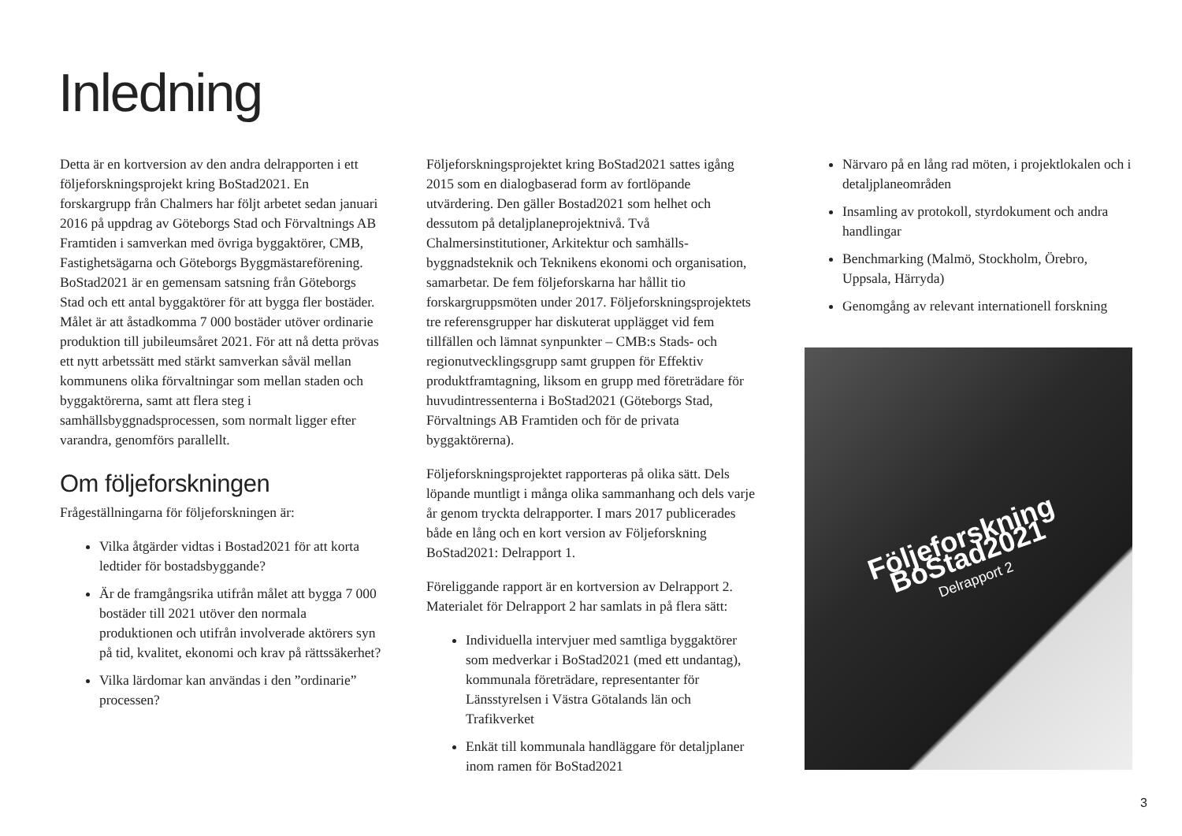Inledning
Detta är en kortversion av den andra delrapporten i ett följeforskningsprojekt kring BoStad2021. En forskargrupp från Chalmers har följt arbetet sedan januari 2016 på uppdrag av Göteborgs Stad och Förvaltnings AB Framtiden i samverkan med övriga byggaktörer, CMB, Fastighetsägarna och Göteborgs Byggmästareförening. BoStad2021 är en gemensam satsning från Göteborgs Stad och ett antal byggaktörer för att bygga fler bostäder. Målet är att åstadkomma 7 000 bostäder utöver ordinarie produktion till jubileumsåret 2021. För att nå detta prövas ett nytt arbetssätt med stärkt samverkan såväl mellan kommunens olika förvaltningar som mellan staden och byggaktörerna, samt att flera steg i samhällsbyggnadsprocessen, som normalt ligger efter varandra, genomförs parallellt.
Om följeforskningen
Frågeställningarna för följeforskningen är:
Vilka åtgärder vidtas i Bostad2021 för att korta ledtider för bostadsbyggande?
Är de framgångsrika utifrån målet att bygga 7 000 bostäder till 2021 utöver den normala produktionen och utifrån involverade aktörers syn på tid, kvalitet, ekonomi och krav på rättssäkerhet?
Vilka lärdomar kan användas i den ”ordinarie” processen?
Följeforskningsprojektet kring BoStad2021 sattes igång 2015 som en dialogbaserad form av fortlöpande utvärdering. Den gäller Bostad2021 som helhet och dessutom på detaljplaneprojektnivå. Två Chalmersinstitutioner, Arkitektur och samhälls­byggnadsteknik och Teknikens ekonomi och organisation, samarbetar. De fem följeforskarna har hållit tio forskargruppsmöten under 2017. Följe­forskningsprojektets tre referensgrupper har diskuterat upplägget vid fem tillfällen och lämnat synpunkter – CMB:s Stads- och regionutvecklingsgrupp samt gruppen för Effektiv produktframtagning, liksom en grupp med företrädare för huvudintressenterna i BoStad2021 (Göteborgs Stad, Förvaltnings AB Framtiden och för de privata byggaktörerna).
Följeforskningsprojektet rapporteras på olika sätt. Dels löpande muntligt i många olika sammanhang och dels varje år genom tryckta delrapporter. I mars 2017 publicerades både en lång och en kort version av Följeforskning BoStad2021: Delrapport 1.
Föreliggande rapport är en kortversion av Delrapport 2. Materialet för Delrapport 2 har samlats in på flera sätt:
Individuella intervjuer med samtliga byggaktörer som medverkar i BoStad2021 (med ett undantag), kommunala företrädare, representanter för Länsstyrelsen i Västra Götalands län och Trafikverket
Enkät till kommunala handläggare för detaljplaner inom ramen för BoStad2021
Närvaro på en lång rad möten, i projektlokalen och i detaljplaneområden
Insamling av protokoll, styrdokument och andra handlingar
Benchmarking (Malmö, Stockholm, Örebro, Uppsala, Härryda)
Genomgång av relevant internationell forskning
Följeforskning
BoStad2021
Delrapport 2
3